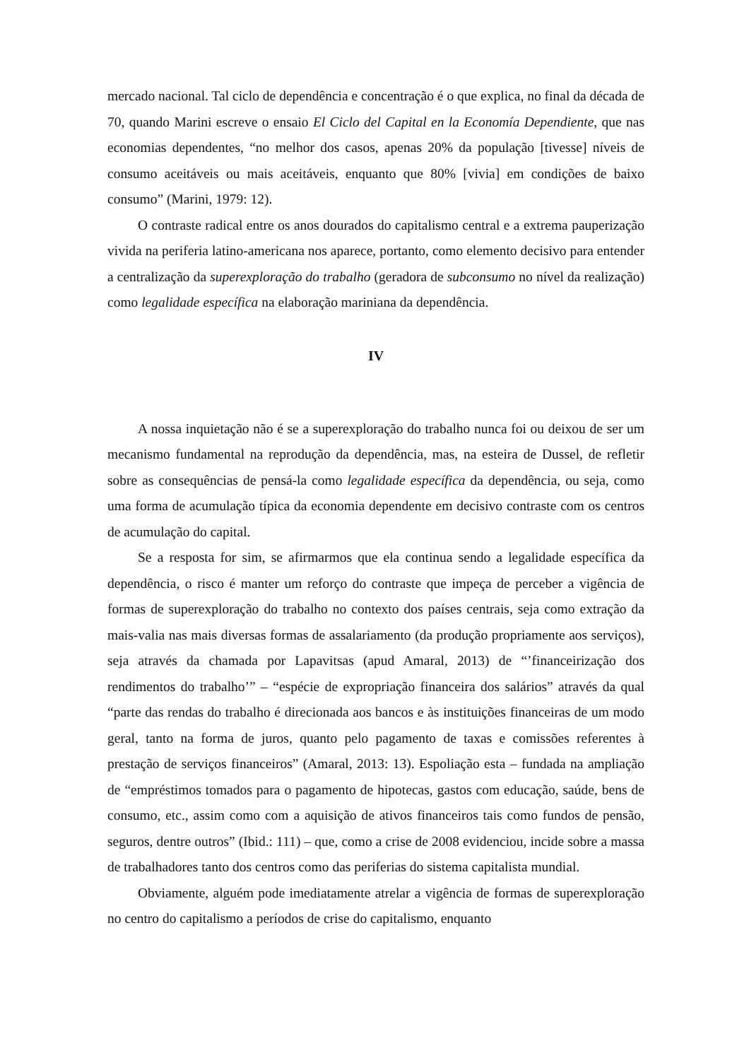mercado nacional. Tal ciclo de dependência e concentração é o que explica, no final da década de 70, quando Marini escreve o ensaio El Ciclo del Capital en la Economía Dependiente, que nas economias dependentes, “no melhor dos casos, apenas 20% da população [tivesse] níveis de consumo aceitáveis ou mais aceitáveis, enquanto que 80% [vivia] em condições de baixo consumo” (Marini, 1979: 12).
O contraste radical entre os anos dourados do capitalismo central e a extrema pauperização vivida na periferia latino-americana nos aparece, portanto, como elemento decisivo para entender a centralização da superexploração do trabalho (geradora de subconsumo no nível da realização) como legalidade específica na elaboração mariniana da dependência.
IV
A nossa inquietação não é se a superexploração do trabalho nunca foi ou deixou de ser um mecanismo fundamental na reprodução da dependência, mas, na esteira de Dussel, de refletir sobre as consequências de pensá-la como legalidade específica da dependência, ou seja, como uma forma de acumulação típica da economia dependente em decisivo contraste com os centros de acumulação do capital.
Se a resposta for sim, se afirmarmos que ela continua sendo a legalidade específica da dependência, o risco é manter um reforço do contraste que impeça de perceber a vigência de formas de superexploração do trabalho no contexto dos países centrais, seja como extração da mais-valia nas mais diversas formas de assalariamento (da produção propriamente aos serviços), seja através da chamada por Lapavitsas (apud Amaral, 2013) de “’financeirização dos rendimentos do trabalho’” – “espécie de expropriação financeira dos salários” através da qual “parte das rendas do trabalho é direcionada aos bancos e às instituições financeiras de um modo geral, tanto na forma de juros, quanto pelo pagamento de taxas e comissões referentes à prestação de serviços financeiros” (Amaral, 2013: 13). Espoliação esta – fundada na ampliação de “empréstimos tomados para o pagamento de hipotecas, gastos com educação, saúde, bens de consumo, etc., assim como com a aquisição de ativos financeiros tais como fundos de pensão, seguros, dentre outros” (Ibid.: 111) – que, como a crise de 2008 evidenciou, incide sobre a massa de trabalhadores tanto dos centros como das periferias do sistema capitalista mundial.
Obviamente, alguém pode imediatamente atrelar a vigência de formas de superexploração no centro do capitalismo a períodos de crise do capitalismo, enquanto